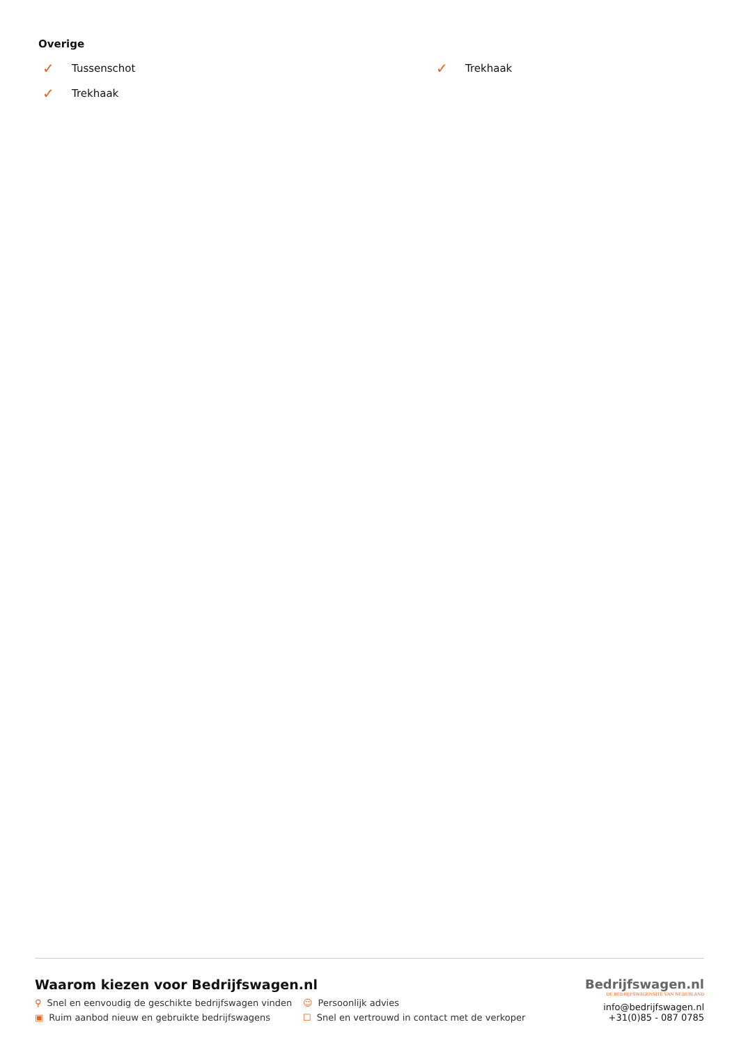Overige
✓ Tussenschot
✓ Trekhaak
✓ Trekhaak
Waarom kiezen voor Bedrijfswagen.nl
⚲ Snel en eenvoudig de geschikte bedrijfswagen vinden
☺ Persoonlijk advies
▣ Ruim aanbod nieuw en gebruikte bedrijfswagens
☐ Snel en vertrouwd in contact met de verkoper
Bedrijfswagen.nl
DE BEDRIJFSWAGENSITE VAN NEDERLAND
info@bedrijfswagen.nl
+31(0)85 - 087 0785